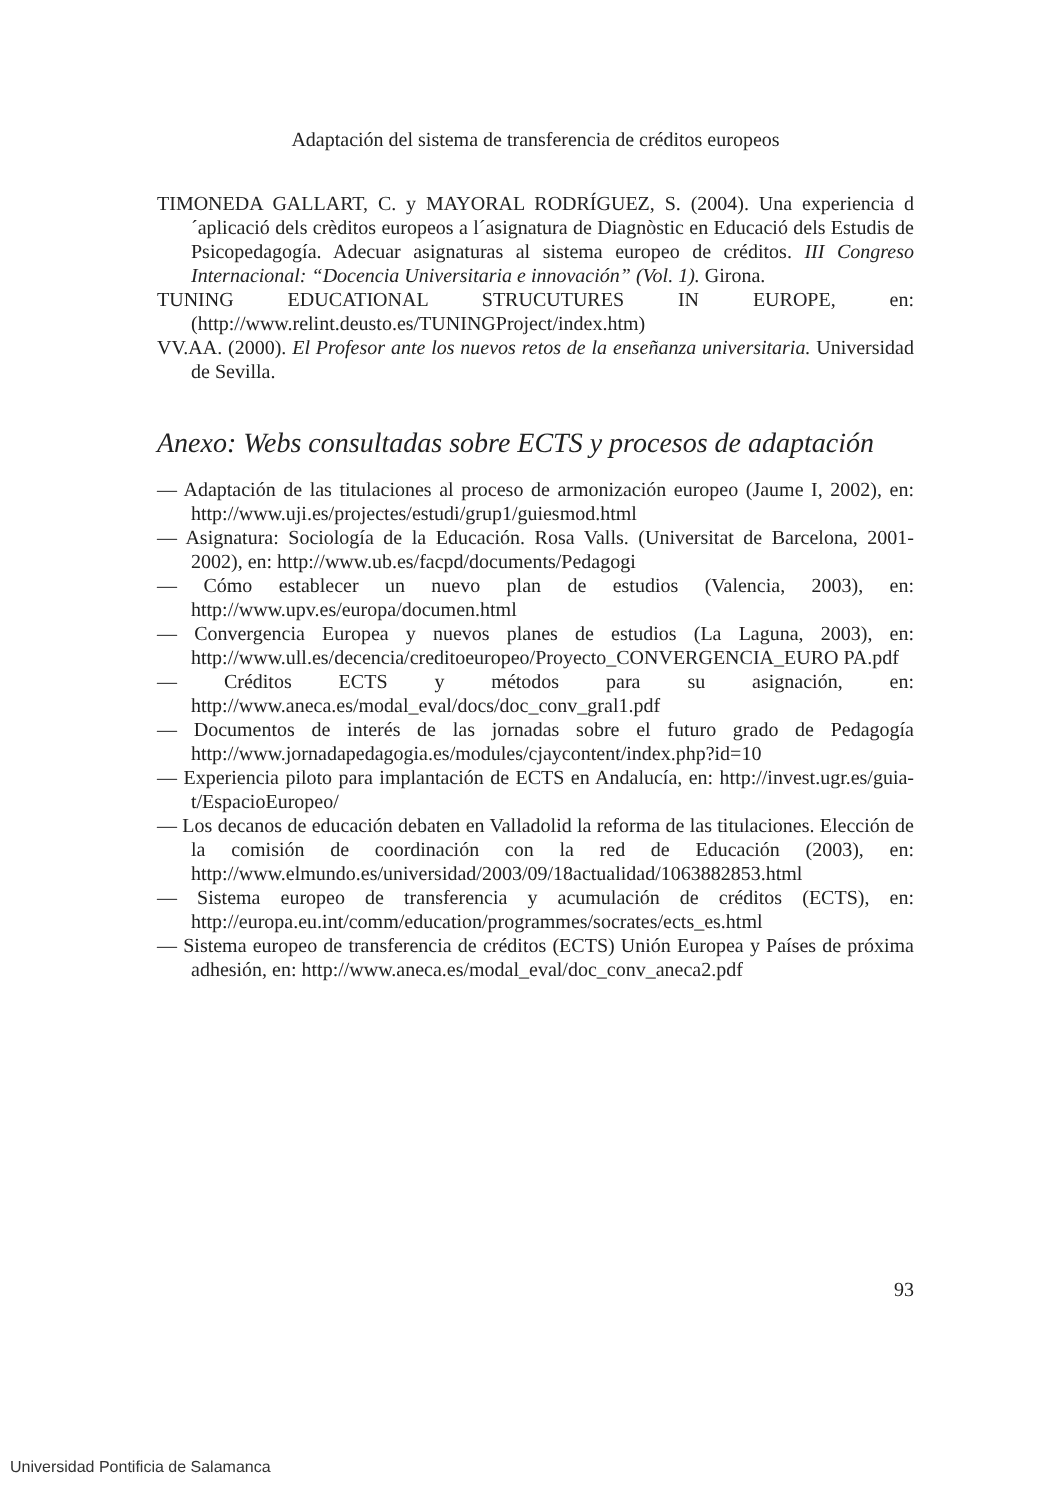Adaptación del sistema de transferencia de créditos europeos
TIMONEDA GALLART, C. y MAYORAL RODRÍGUEZ, S. (2004). Una experiencia d´aplicació dels crèditos europeos a l´asignatura de Diagnòstic en Educació dels Estudis de Psicopedagogía. Adecuar asignaturas al sistema europeo de créditos. III Congreso Internacional: “Docencia Universitaria e innovación” (Vol. 1). Girona.
TUNING EDUCATIONAL STRUCUTURES IN EUROPE, en: (http://www.relint.deusto.es/TUNINGProject/index.htm)
VV.AA. (2000). El Profesor ante los nuevos retos de la enseñanza universitaria. Universidad de Sevilla.
Anexo: Webs consultadas sobre ECTS y procesos de adaptación
— Adaptación de las titulaciones al proceso de armonización europeo (Jaume I, 2002), en: http://www.uji.es/projectes/estudi/grup1/guiesmod.html
— Asignatura: Sociología de la Educación. Rosa Valls. (Universitat de Barcelona, 2001-2002), en: http://www.ub.es/facpd/documents/Pedagogi
— Cómo establecer un nuevo plan de estudios (Valencia, 2003), en: http://www.upv.es/europa/documen.html
— Convergencia Europea y nuevos planes de estudios (La Laguna, 2003), en: http://www.ull.es/decencia/creditoeuropeo/Proyecto_CONVERGENCIA_EURO PA.pdf
— Créditos ECTS y métodos para su asignación, en: http://www.aneca.es/modal_eval/docs/doc_conv_gral1.pdf
— Documentos de interés de las jornadas sobre el futuro grado de Pedagogía http://www.jornadapedagogia.es/modules/cjaycontent/index.php?id=10
— Experiencia piloto para implantación de ECTS en Andalucía, en: http://invest.ugr.es/guia-t/EspacioEuropeo/
— Los decanos de educación debaten en Valladolid la reforma de las titulaciones. Elección de la comisión de coordinación con la red de Educación (2003), en: http://www.elmundo.es/universidad/2003/09/18actualidad/1063882853.html
— Sistema europeo de transferencia y acumulación de créditos (ECTS), en: http://europa.eu.int/comm/education/programmes/socrates/ects_es.html
— Sistema europeo de transferencia de créditos (ECTS) Unión Europea y Países de próxima adhesión, en: http://www.aneca.es/modal_eval/doc_conv_aneca2.pdf
93
Universidad Pontificia de Salamanca